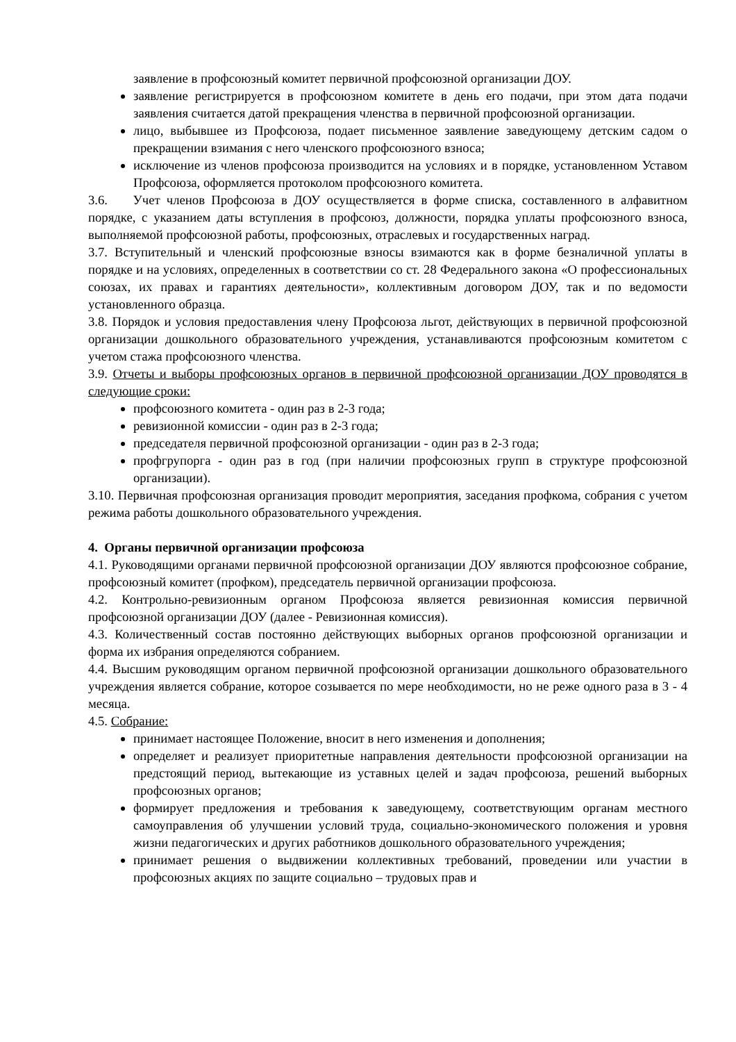заявление в профсоюзный комитет первичной профсоюзной организации ДОУ.
заявление регистрируется в профсоюзном комитете в день его подачи, при этом дата подачи заявления считается датой прекращения членства в первичной профсоюзной организации.
лицо, выбывшее из Профсоюза, подает письменное заявление заведующему детским садом о прекращении взимания с него членского профсоюзного взноса;
исключение из членов профсоюза производится на условиях и в порядке, установленном Уставом Профсоюза, оформляется протоколом профсоюзного комитета.
3.6. Учет членов Профсоюза в ДОУ осуществляется в форме списка, составленного в алфавитном порядке, с указанием даты вступления в профсоюз, должности, порядка уплаты профсоюзного взноса, выполняемой профсоюзной работы, профсоюзных, отраслевых и государственных наград.
3.7. Вступительный и членский профсоюзные взносы взимаются как в форме безналичной уплаты в порядке и на условиях, определенных в соответствии со ст. 28 Федерального закона «О профессиональных союзах, их правах и гарантиях деятельности», коллективным договором ДОУ, так и по ведомости установленного образца.
3.8. Порядок и условия предоставления члену Профсоюза льгот, действующих в первичной профсоюзной организации дошкольного образовательного учреждения, устанавливаются профсоюзным комитетом с учетом стажа профсоюзного членства.
3.9. Отчеты и выборы профсоюзных органов в первичной профсоюзной организации ДОУ проводятся в следующие сроки:
профсоюзного комитета - один раз в 2-3 года;
ревизионной комиссии - один раз в 2-3 года;
председателя первичной профсоюзной организации - один раз в 2-3 года;
профгрупорга - один раз в год (при наличии профсоюзных групп в структуре профсоюзной организации).
3.10. Первичная профсоюзная организация проводит мероприятия, заседания профкома, собрания с учетом режима работы дошкольного образовательного учреждения.
4. Органы первичной организации профсоюза
4.1. Руководящими органами первичной профсоюзной организации ДОУ являются профсоюзное собрание, профсоюзный комитет (профком), председатель первичной организации профсоюза.
4.2. Контрольно-ревизионным органом Профсоюза является ревизионная комиссия первичной профсоюзной организации ДОУ (далее - Ревизионная комиссия).
4.3. Количественный состав постоянно действующих выборных органов профсоюзной организации и форма их избрания определяются собранием.
4.4. Высшим руководящим органом первичной профсоюзной организации дошкольного образовательного учреждения является собрание, которое созывается по мере необходимости, но не реже одного раза в 3 - 4 месяца.
4.5. Собрание:
принимает настоящее Положение, вносит в него изменения и дополнения;
определяет и реализует приоритетные направления деятельности профсоюзной организации на предстоящий период, вытекающие из уставных целей и задач профсоюза, решений выборных профсоюзных органов;
формирует предложения и требования к заведующему, соответствующим органам местного самоуправления об улучшении условий труда, социально-экономического положения и уровня жизни педагогических и других работников дошкольного образовательного учреждения;
принимает решения о выдвижении коллективных требований, проведении или участии в профсоюзных акциях по защите социально – трудовых прав и